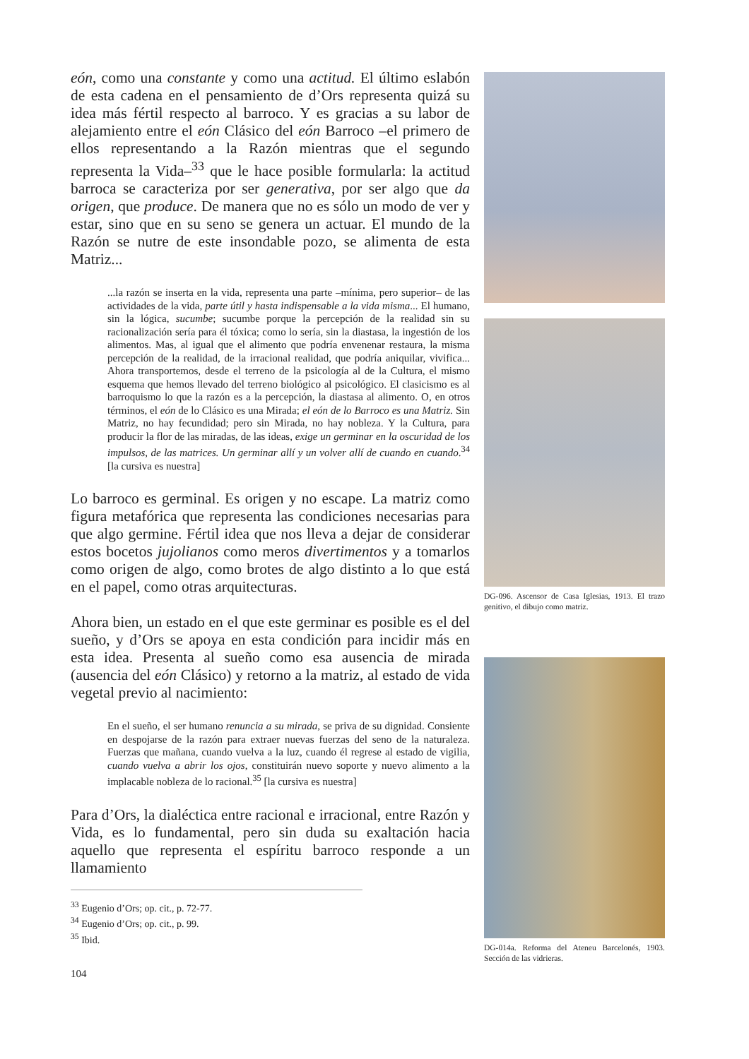eón, como una constante y como una actitud. El último eslabón de esta cadena en el pensamiento de d’Ors representa quizá su idea más fértil respecto al barroco. Y es gracias a su labor de alejamiento entre el eón Clásico del eón Barroco –el primero de ellos representando a la Razón mientras que el segundo representa la Vida–<sup>33</sup> que le hace posible formularla: la actitud barroca se caracteriza por ser generativa, por ser algo que da origen, que produce. De manera que no es sólo un modo de ver y estar, sino que en su seno se genera un actuar. El mundo de la Razón se nutre de este insondable pozo, se alimenta de esta Matriz...
...la razón se inserta en la vida, representa una parte –mínima, pero superior– de las actividades de la vida, parte útil y hasta indispensable a la vida misma... El humano, sin la lógica, sucumbe; sucumbe porque la percepción de la realidad sin su racionalización sería para él tóxica; como lo sería, sin la diastasa, la ingestión de los alimentos. Mas, al igual que el alimento que podría envenenar restaura, la misma percepción de la realidad, de la irracional realidad, que podría aniquilar, vivifica... Ahora transportemos, desde el terreno de la psicología al de la Cultura, el mismo esquema que hemos llevado del terreno biológico al psicológico. El clasicismo es al barroquismo lo que la razón es a la percepción, la diastasa al alimento. O, en otros términos, el eón de lo Clásico es una Mirada; el eón de lo Barroco es una Matriz. Sin Matriz, no hay fecundidad; pero sin Mirada, no hay nobleza. Y la Cultura, para producir la flor de las miradas, de las ideas, exige un germinar en la oscuridad de los impulsos, de las matrices. Un germinar allí y un volver allí de cuando en cuando.<sup>34</sup> [la cursiva es nuestra]
Lo barroco es germinal. Es origen y no escape. La matriz como figura metafórica que representa las condiciones necesarias para que algo germine. Fértil idea que nos lleva a dejar de considerar estos bocetos jujolianos como meros divertimentos y a tomarlos como origen de algo, como brotes de algo distinto a lo que está en el papel, como otras arquitecturas.
Ahora bien, un estado en el que este germinar es posible es el del sueño, y d’Ors se apoya en esta condición para incidir más en esta idea. Presenta al sueño como esa ausencia de mirada (ausencia del eón Clásico) y retorno a la matriz, al estado de vida vegetal previo al nacimiento:
En el sueño, el ser humano renuncia a su mirada, se priva de su dignidad. Consiente en despojarse de la razón para extraer nuevas fuerzas del seno de la naturaleza. Fuerzas que mañana, cuando vuelva a la luz, cuando él regrese al estado de vigilia, cuando vuelva a abrir los ojos, constituirán nuevo soporte y nuevo alimento a la implacable nobleza de lo racional.<sup>35</sup> [la cursiva es nuestra]
Para d’Ors, la dialéctica entre racional e irracional, entre Razón y Vida, es lo fundamental, pero sin duda su exaltación hacia aquello que representa el espíritu barroco responde a un llamamiento
<sup>33</sup> Eugenio d’Ors; op. cit., p. 72-77.
<sup>34</sup> Eugenio d’Ors; op. cit., p. 99.
<sup>35</sup> Ibid.
104
DG-096. Ascensor de Casa Iglesias, 1913. El trazo genitivo, el dibujo como matriz.
DG-014a. Reforma del Ateneu Barcelonés, 1903. Sección de las vidrieras.